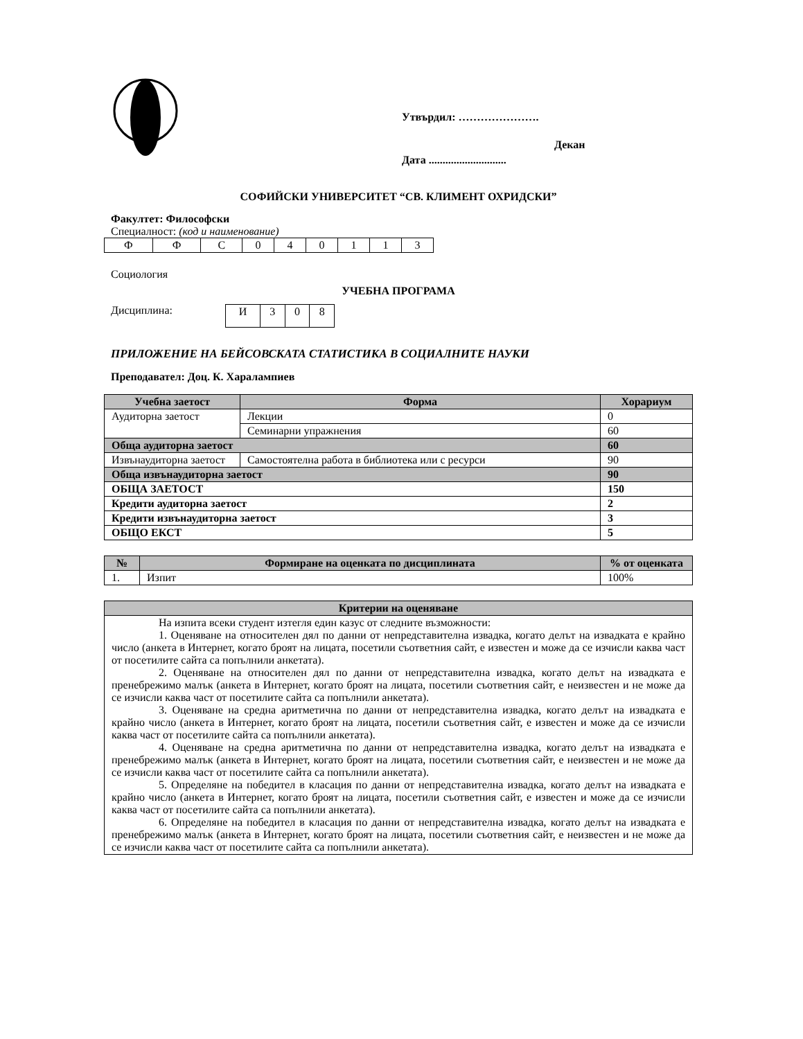Утвърдил: ………………….
Декан
Дата ............................
СОФИЙСКИ УНИВЕРСИТЕТ “СВ. КЛИМЕНТ ОХРИДСКИ”
Факултет: Философски
Специалност: (код и наименование)
| Ф | Ф | С | 0 | 4 | 0 | 1 | 1 | 3 |
Социология
УЧЕБНА ПРОГРАМА
Дисциплина:
| И | 3 | 0 | 8 |
ПРИЛОЖЕНИЕ НА БЕЙСОВСКАТА СТАТИСТИКА В СОЦИАЛНИТЕ НАУКИ
Преподавател: Доц. К. Харалампиев
| Учебна заетост | Форма | Хорариум |
| --- | --- | --- |
| Аудиторна заетост | Лекции | 0 |
| | Семинарни упражнения | 60 |
| Обща аудиторна заетост | | 60 |
| Извънаудиторна заетост | Самостоятелна работа в библиотека или с ресурси | 90 |
| Обща извънаудиторна заетост | | 90 |
| ОБЩА ЗАЕТОСТ | | 150 |
| Кредити аудиторна заетост | | 2 |
| Кредити извънаудиторна заетост | | 3 |
| ОБЩО ЕКСТ | | 5 |
| № | Формиране на оценката по дисциплината | % от оценката |
| --- | --- | --- |
| 1. | Изпит | 100% |
| Критерии на оценяване |
| --- |
| На изпита всеки студент изтегля един казус от следните възможности: 1. Оценяване на относителен дял по данни от непредставителна извадка, когато делът на извадката е крайно число (анкета в Интернет, когато броят на лицата, посетили съответния сайт, е известен и може да се изчисли каква част от посетилите сайта са попълнили анкетата). 2. Оценяване на относителен дял по данни от непредставителна извадка, когато делът на извадката е пренебрежимо малък (анкета в Интернет, когато броят на лицата, посетили съответния сайт, е неизвестен и не може да се изчисли каква част от посетилите сайта са попълнили анкетата). 3. Оценяване на средна аритметична по данни от непредставителна извадка, когато делът на извадката е крайно число (анкета в Интернет, когато броят на лицата, посетили съответния сайт, е известен и може да се изчисли каква част от посетилите сайта са попълнили анкетата). 4. Оценяване на средна аритметична по данни от непредставителна извадка, когато делът на извадката е пренебрежимо малък (анкета в Интернет, когато броят на лицата, посетили съответния сайт, е неизвестен и не може да се изчисли каква част от посетилите сайта са попълнили анкетата). 5. Определяне на победител в класация по данни от непредставителна извадка, когато делът на извадката е крайно число (анкета в Интернет, когато броят на лицата, посетили съответния сайт, е известен и може да се изчисли каква част от посетилите сайта са попълнили анкетата). 6. Определяне на победител в класация по данни от непредставителна извадка, когато делът на извадката е пренебрежимо малък (анкета в Интернет, когато броят на лицата, посетили съответния сайт, е неизвестен и не може да се изчисли каква част от посетилите сайта са попълнили анкетата). |